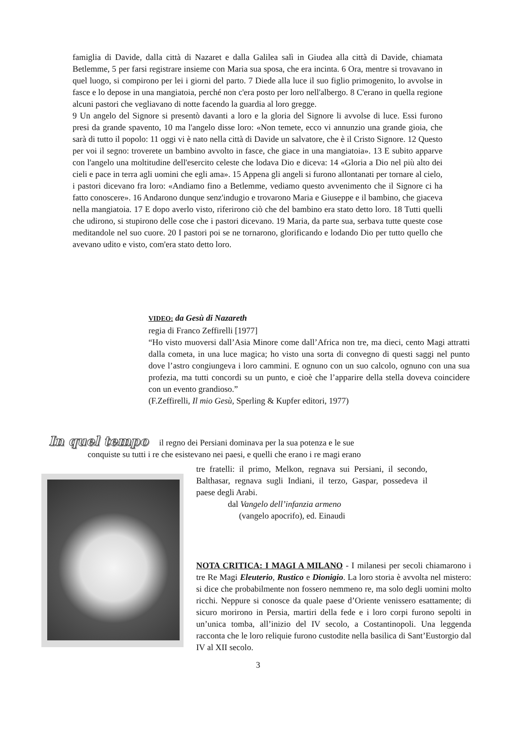famiglia di Davide, dalla città di Nazaret e dalla Galilea salì in Giudea alla città di Davide, chiamata Betlemme, 5 per farsi registrare insieme con Maria sua sposa, che era incinta. 6 Ora, mentre si trovavano in quel luogo, si compirono per lei i giorni del parto. 7 Diede alla luce il suo figlio primogenito, lo avvolse in fasce e lo depose in una mangiatoia, perché non c'era posto per loro nell'albergo. 8 C'erano in quella regione alcuni pastori che vegliavano di notte facendo la guardia al loro gregge.
9 Un angelo del Signore si presentò davanti a loro e la gloria del Signore li avvolse di luce. Essi furono presi da grande spavento, 10 ma l'angelo disse loro: «Non temete, ecco vi annunzio una grande gioia, che sarà di tutto il popolo: 11 oggi vi è nato nella città di Davide un salvatore, che è il Cristo Signore. 12 Questo per voi il segno: troverete un bambino avvolto in fasce, che giace in una mangiatoia». 13 E subito apparve con l'angelo una moltitudine dell'esercito celeste che lodava Dio e diceva: 14 «Gloria a Dio nel più alto dei cieli e pace in terra agli uomini che egli ama». 15 Appena gli angeli si furono allontanati per tornare al cielo, i pastori dicevano fra loro: «Andiamo fino a Betlemme, vediamo questo avvenimento che il Signore ci ha fatto conoscere». 16 Andarono dunque senz'indugio e trovarono Maria e Giuseppe e il bambino, che giaceva nella mangiatoia. 17 E dopo averlo visto, riferirono ciò che del bambino era stato detto loro. 18 Tutti quelli che udirono, si stupirono delle cose che i pastori dicevano. 19 Maria, da parte sua, serbava tutte queste cose meditandole nel suo cuore. 20 I pastori poi se ne tornarono, glorificando e lodando Dio per tutto quello che avevano udito e visto, com'era stato detto loro.
VIDEO: da Gesù di Nazareth
regia di Franco Zeffirelli [1977]
“Ho visto muoversi dall’Asia Minore come dall’Africa non tre, ma dieci, cento Magi attratti dalla cometa, in una luce magica; ho visto una sorta di convegno di questi saggi nel punto dove l’astro congiungeva i loro cammini. E ognuno con un suo calcolo, ognuno con una sua profezia, ma tutti concordi su un punto, e cioè che l’apparire della stella doveva coincidere con un evento grandioso.”
(F.Zeffirelli, Il mio Gesù, Sperling & Kupfer editori, 1977)
In quel tempo il regno dei Persiani dominava per la sua potenza e le sue
conquiste su tutti i re che esistevano nei paesi, e quelli che erano i re magi erano
tre fratelli: il primo, Melkon, regnava sui Persiani, il secondo, Balthasar, regnava sugli Indiani, il terzo, Gaspar, possedeva il paese degli Arabi.
dal Vangelo dell’infanzia armeno
(vangelo apocrifo), ed. Einaudi
NOTA CRITICA: I MAGI A MILANO - I milanesi per secoli chiamarono i tre Re Magi Eleuterio, Rustico e Dionigio. La loro storia è avvolta nel mistero: si dice che probabilmente non fossero nemmeno re, ma solo degli uomini molto ricchi. Neppure si conosce da quale paese d’Oriente venissero esattamente; di sicuro morirono in Persia, martiri della fede e i loro corpi furono sepolti in un’unica tomba, all’inizio del IV secolo, a Costantinopoli. Una leggenda racconta che le loro reliquie furono custodite nella basilica di Sant’Eustorgio dal IV al XII secolo.
3